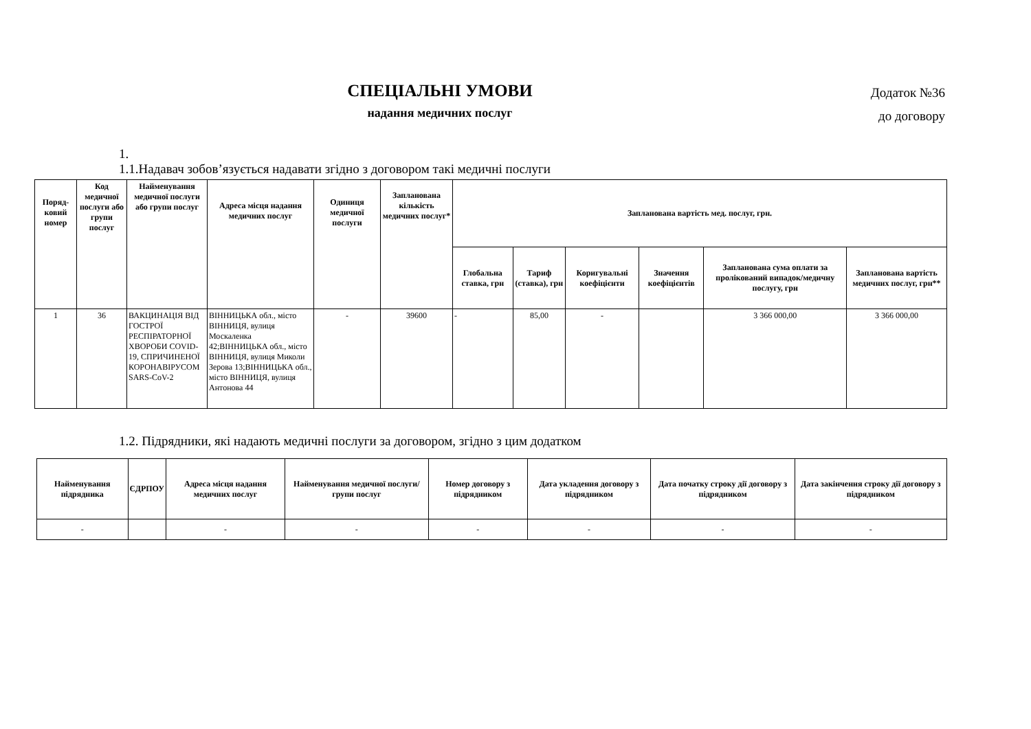Додаток №36
до договору
СПЕЦІАЛЬНІ УМОВИ
надання медичних послуг
1.
1.1.Надавач зобов’язується надавати згідно з договором такі медичні послуги
| Поряд-ковий номер | Код медичної послуги або групи послуг | Найменування медичної послуги або групи послуг | Адреса місця надання медичних послуг | Одиниця медичної послуги | Запланована кількість медичних послуг* | Запланована вартість мед. послуг, грн. | | | | | |
| --- | --- | --- | --- | --- | --- | --- | --- | --- | --- | --- | --- |
| | | | | | | Глобальна ставка, грн | Тариф (ставка), грн | Коригувальні коефіцієнти | Значення коефіцієнтів | Запланована сума оплати за пролікований випадок/медичну послугу, грн | Запланована вартість медичних послуг, грн** |
| 1 | 36 | ВАКЦИНАЦІЯ ВІД ГОСТРОЇ РЕСПІРАТОРНОЇ ХВОРОБИ COVID-19, СПРИЧИНЕНОЇ КОРОНАВІРУСОМ SARS-CoV-2 | ВІННИЦЬКА обл., місто ВІННИЦЯ, вулиця Москаленка 42;ВІННИЦЬКА обл., місто ВІННИЦЯ, вулиця Миколи Зерова 13;ВІННИЦЬКА обл., місто ВІННИЦЯ, вулиця Антонова 44 | - | 39600 | - | 85,00 | - | | 3 366 000,00 | 3 366 000,00 |
1.2. Підрядники, які надають медичні послуги за договором, згідно з цим додатком
| Найменування підрядника | ЄДРПОУ | Адреса місця надання медичних послуг | Найменування медичної послуги/групи послуг | Номер договору з підрядником | Дата укладення договору з підрядником | Дата початку строку дії договору з підрядником | Дата закінчення строку дії договору з підрядником |
| --- | --- | --- | --- | --- | --- | --- | --- |
| - | | - | - | - | - | - | - |